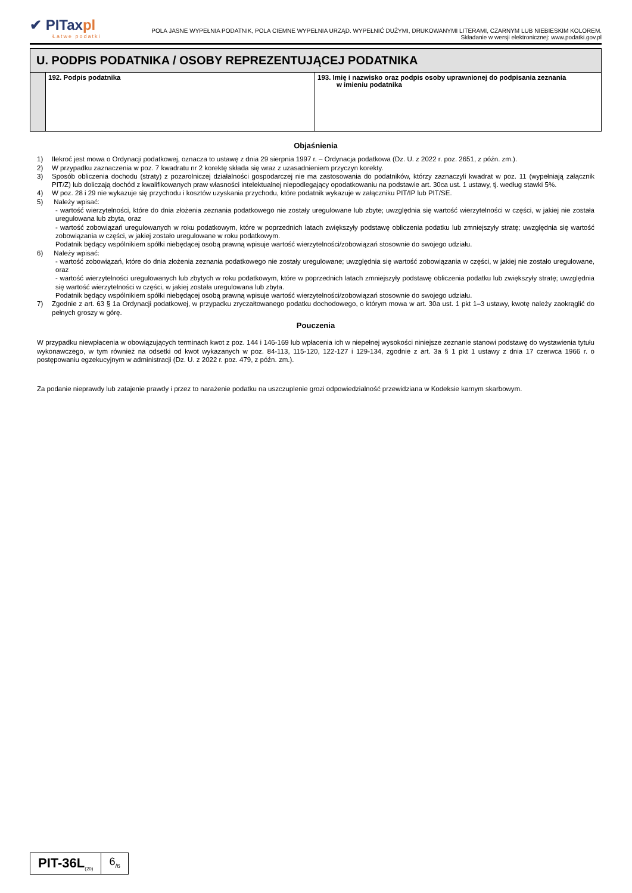✔ PITaxpl Łatwe podatki
POLA JASNE WYPEŁNIA PODATNIK, POLA CIEMNE WYPEŁNIA URZĄD. WYPEŁNIĆ DUŻYMI, DRUKOWANYMI LITERAMI, CZARNYM LUB NIEBIESKIM KOLOREM.
Składanie w wersji elektronicznej: www.podatki.gov.pl
U. PODPIS PODATNIKA / OSOBY REPREZENTUJĄCEJ PODATNIKA
| | 192. Podpis podatnika | 193. Imię i nazwisko oraz podpis osoby uprawnionej do podpisania zeznania w imieniu podatnika |
Objaśnienia
1) Ilekroć jest mowa o Ordynacji podatkowej, oznacza to ustawę z dnia 29 sierpnia 1997 r. – Ordynacja podatkowa (Dz. U. z 2022 r. poz. 2651, z późn. zm.).
2) W przypadku zaznaczenia w poz. 7 kwadratu nr 2 korektę składa się wraz z uzasadnieniem przyczyn korekty.
3) Sposób obliczenia dochodu (straty) z pozarolniczej działalności gospodarczej nie ma zastosowania do podatników, którzy zaznaczyli kwadrat w poz. 11 (wypełniają załącznik PIT/Z) lub doliczają dochód z kwalifikowanych praw własności intelektualnej niepodlegający opodatkowaniu na podstawie art. 30ca ust. 1 ustawy, tj. według stawki 5%.
4) W poz. 28 i 29 nie wykazuje się przychodu i kosztów uzyskania przychodu, które podatnik wykazuje w załączniku PIT/IP lub PIT/SE.
5) Należy wpisać:
- wartość wierzytelności, które do dnia złożenia zeznania podatkowego nie zostały uregulowane lub zbyte; uwzględnia się wartość wierzytelności w części, w jakiej nie została uregulowana lub zbyta, oraz
- wartość zobowiązań uregulowanych w roku podatkowym, które w poprzednich latach zwiększyły podstawę obliczenia podatku lub zmniejszyły stratę; uwzględnia się wartość zobowiązania w części, w jakiej zostało uregulowane w roku podatkowym.
Podatnik będący wspólnikiem spółki niebędącej osobą prawną wpisuje wartość wierzytelności/zobowiązań stosownie do swojego udziału.
6) Należy wpisać:
- wartość zobowiązań, które do dnia złożenia zeznania podatkowego nie zostały uregulowane; uwzględnia się wartość zobowiązania w części, w jakiej nie zostało uregulowane, oraz
- wartość wierzytelności uregulowanych lub zbytych w roku podatkowym, które w poprzednich latach zmniejszyły podstawę obliczenia podatku lub zwiększyły stratę; uwzględnia się wartość wierzytelności w części, w jakiej została uregulowana lub zbyta.
Podatnik będący wspólnikiem spółki niebędącej osobą prawną wpisuje wartość wierzytelności/zobowiązań stosownie do swojego udziału.
7) Zgodnie z art. 63 § 1a Ordynacji podatkowej, w przypadku zryczałtowanego podatku dochodowego, o którym mowa w art. 30a ust. 1 pkt 1–3 ustawy, kwotę należy zaokrąglić do pełnych groszy w górę.
Pouczenia
W przypadku niewpłacenia w obowiązujących terminach kwot z poz. 144 i 146-169 lub wpłacenia ich w niepełnej wysokości niniejsze zeznanie stanowi podstawę do wystawienia tytułu wykonawczego, w tym również na odsetki od kwot wykazanych w poz. 84-113, 115-120, 122-127 i 129-134, zgodnie z art. 3a § 1 pkt 1 ustawy z dnia 17 czerwca 1966 r. o postępowaniu egzekucyjnym w administracji (Dz. U. z 2022 r. poz. 479, z późn. zm.).
Za podanie nieprawdy lub zatajenie prawdy i przez to narażenie podatku na uszczuplenie grozi odpowiedzialność przewidziana w Kodeksie karnym skarbowym.
PIT-36L<sub>(20)</sub>
6<sub>/6</sub>